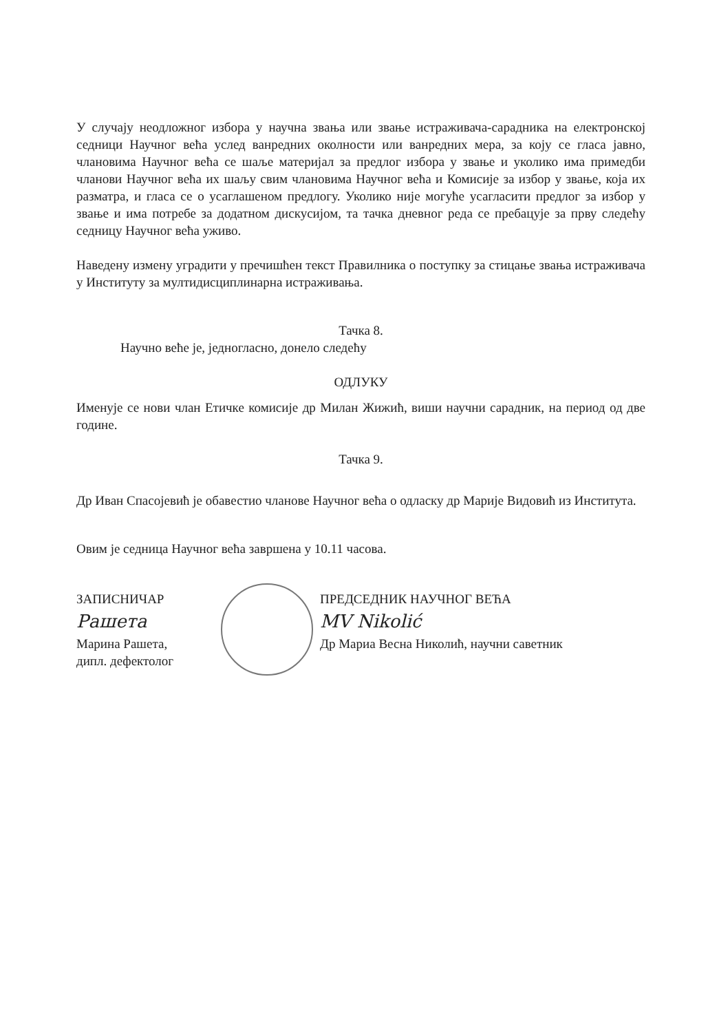У случају неодложног избора у научна звања или звање истраживача-сарадника на електронској седници Научног већа услед ванредних околности или ванредних мера, за коју се гласа јавно, члановима Научног већа се шаље материјал за предлог избора у звање и уколико има примедби чланови Научног већа их шаљу свим члановима Научног већа и Комисије за избор у звање, која их разматра, и гласа се о усаглашеном предлогу. Уколико није могуће усагласити предлог за избор у звање и има потребе за додатном дискусијом, та тачка дневног реда се пребацује за прву следећу седницу Научног већа уживо.
Наведену измену уградити у пречишћен текст Правилника о поступку за стицање звања истраживача у Институту за мултидисциплинарна истраживања.
Тачка 8.
Научно веће је, једногласно, донело следећу
ОДЛУКУ
Именује се нови члан Етичке комисије др Милан Жижић, виши научни сарадник, на период од две године.
Тачка 9.
Др Иван Спасојевић је обавестио чланове Научног већа о одласку др Марије Видовић из Института.
Овим је седница Научног већа завршена у 10.11 часова.
ЗАПИСНИЧАР
Рашета
Марина Рашета,
дипл. дефектолог
ПРЕДСЕДНИК НАУЧНОГ ВЕЋА
MV Nikolić
Др Мариа Весна Николић, научни саветник